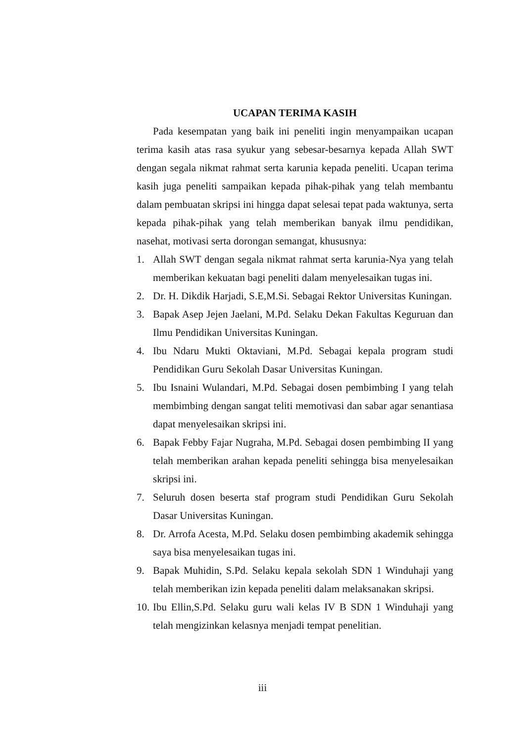UCAPAN TERIMA KASIH
Pada kesempatan yang baik ini peneliti ingin menyampaikan ucapan terima kasih atas rasa syukur yang sebesar-besarnya kepada Allah SWT dengan segala nikmat rahmat serta karunia kepada peneliti. Ucapan terima kasih juga peneliti sampaikan kepada pihak-pihak yang telah membantu dalam pembuatan skripsi ini hingga dapat selesai tepat pada waktunya, serta kepada pihak-pihak yang telah memberikan banyak ilmu pendidikan, nasehat, motivasi serta dorongan semangat, khususnya:
1. Allah SWT dengan segala nikmat rahmat serta karunia-Nya yang telah memberikan kekuatan bagi peneliti dalam menyelesaikan tugas ini.
2. Dr. H. Dikdik Harjadi, S.E,M.Si. Sebagai Rektor Universitas Kuningan.
3. Bapak Asep Jejen Jaelani, M.Pd. Selaku Dekan Fakultas Keguruan dan Ilmu Pendidikan Universitas Kuningan.
4. Ibu Ndaru Mukti Oktaviani, M.Pd. Sebagai kepala program studi Pendidikan Guru Sekolah Dasar Universitas Kuningan.
5. Ibu Isnaini Wulandari, M.Pd. Sebagai dosen pembimbing I yang telah membimbing dengan sangat teliti memotivasi dan sabar agar senantiasa dapat menyelesaikan skripsi ini.
6. Bapak Febby Fajar Nugraha, M.Pd. Sebagai dosen pembimbing II yang telah memberikan arahan kepada peneliti sehingga bisa menyelesaikan skripsi ini.
7. Seluruh dosen beserta staf program studi Pendidikan Guru Sekolah Dasar Universitas Kuningan.
8. Dr. Arrofa Acesta, M.Pd. Selaku dosen pembimbing akademik sehingga saya bisa menyelesaikan tugas ini.
9. Bapak Muhidin, S.Pd. Selaku kepala sekolah SDN 1 Winduhaji yang telah memberikan izin kepada peneliti dalam melaksanakan skripsi.
10. Ibu Ellin,S.Pd. Selaku guru wali kelas IV B SDN 1 Winduhaji yang telah mengizinkan kelasnya menjadi tempat penelitian.
iii